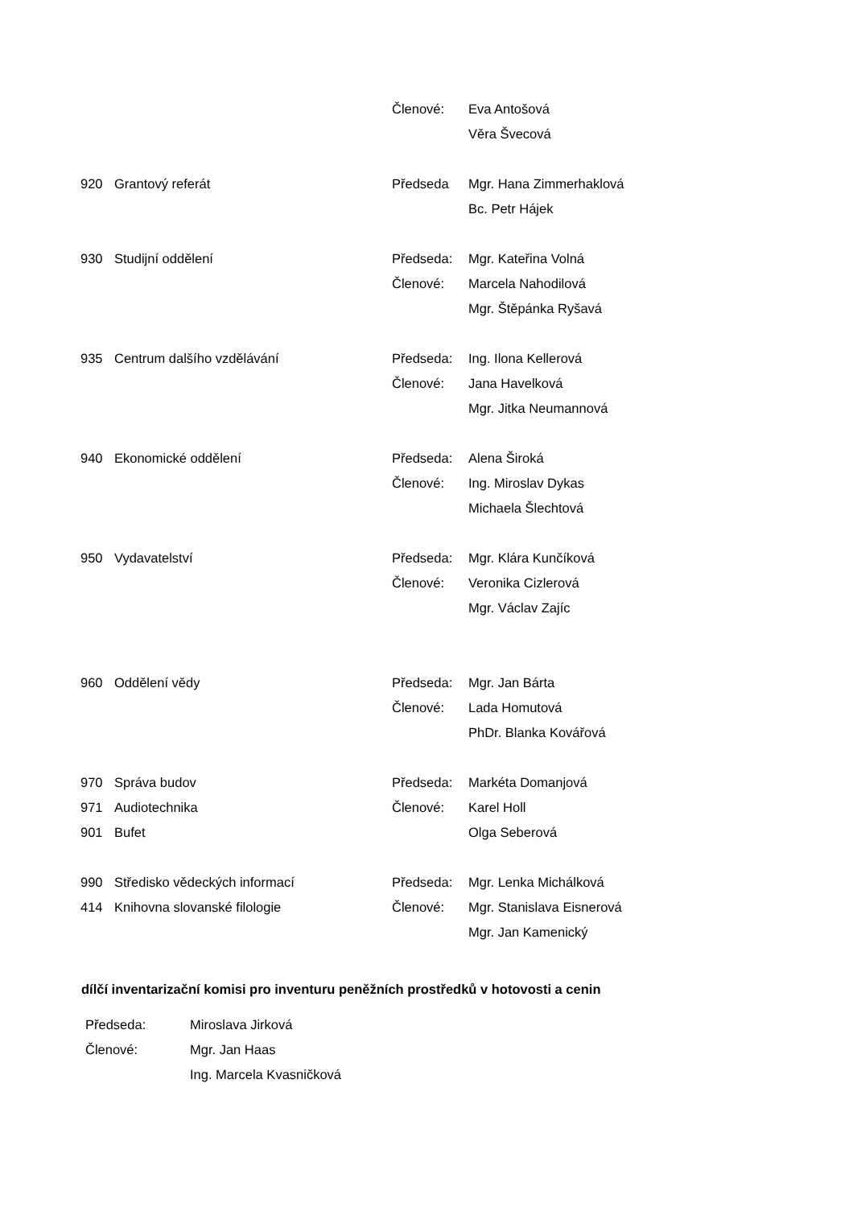| | | Členové: | Eva Antošová |
| | | | Věra Švecová |
| 920 | Grantový referát | Předseda | Mgr. Hana Zimmerhaklová |
| | | | Bc. Petr Hájek |
| 930 | Studijní oddělení | Předseda: | Mgr. Kateřina Volná |
| | | Členové: | Marcela Nahodilová |
| | | | Mgr. Štěpánka Ryšavá |
| 935 | Centrum dalšího vzdělávání | Předseda: | Ing. Ilona Kellerová |
| | | Členové: | Jana Havelková |
| | | | Mgr. Jitka Neumannová |
| 940 | Ekonomické oddělení | Předseda: | Alena Široká |
| | | Členové: | Ing. Miroslav Dykas |
| | | | Michaela Šlechtová |
| 950 | Vydavatelství | Předseda: | Mgr. Klára Kunčíková |
| | | Členové: | Veronika Cizlerová |
| | | | Mgr. Václav Zajíc |
| 960 | Oddělení vědy | Předseda: | Mgr. Jan Bárta |
| | | Členové: | Lada Homutová |
| | | | PhDr. Blanka Kovářová |
| 970 | Správa budov | Předseda: | Markéta Domanjová |
| 971 | Audiotechnika | Členové: | Karel Holl |
| 901 | Bufet | | Olga Seberová |
| 990 | Středisko vědeckých informací | Předseda: | Mgr. Lenka Michálková |
| 414 | Knihovna slovanské filologie | Členové: | Mgr. Stanislava Eisnerová |
| | | | Mgr. Jan Kamenický |
dílčí inventarizační komisi pro inventuru peněžních prostředků v hotovosti a cenin
| Předseda: | Miroslava Jirková |
| Členové: | Mgr. Jan Haas |
| | Ing. Marcela Kvasničková |